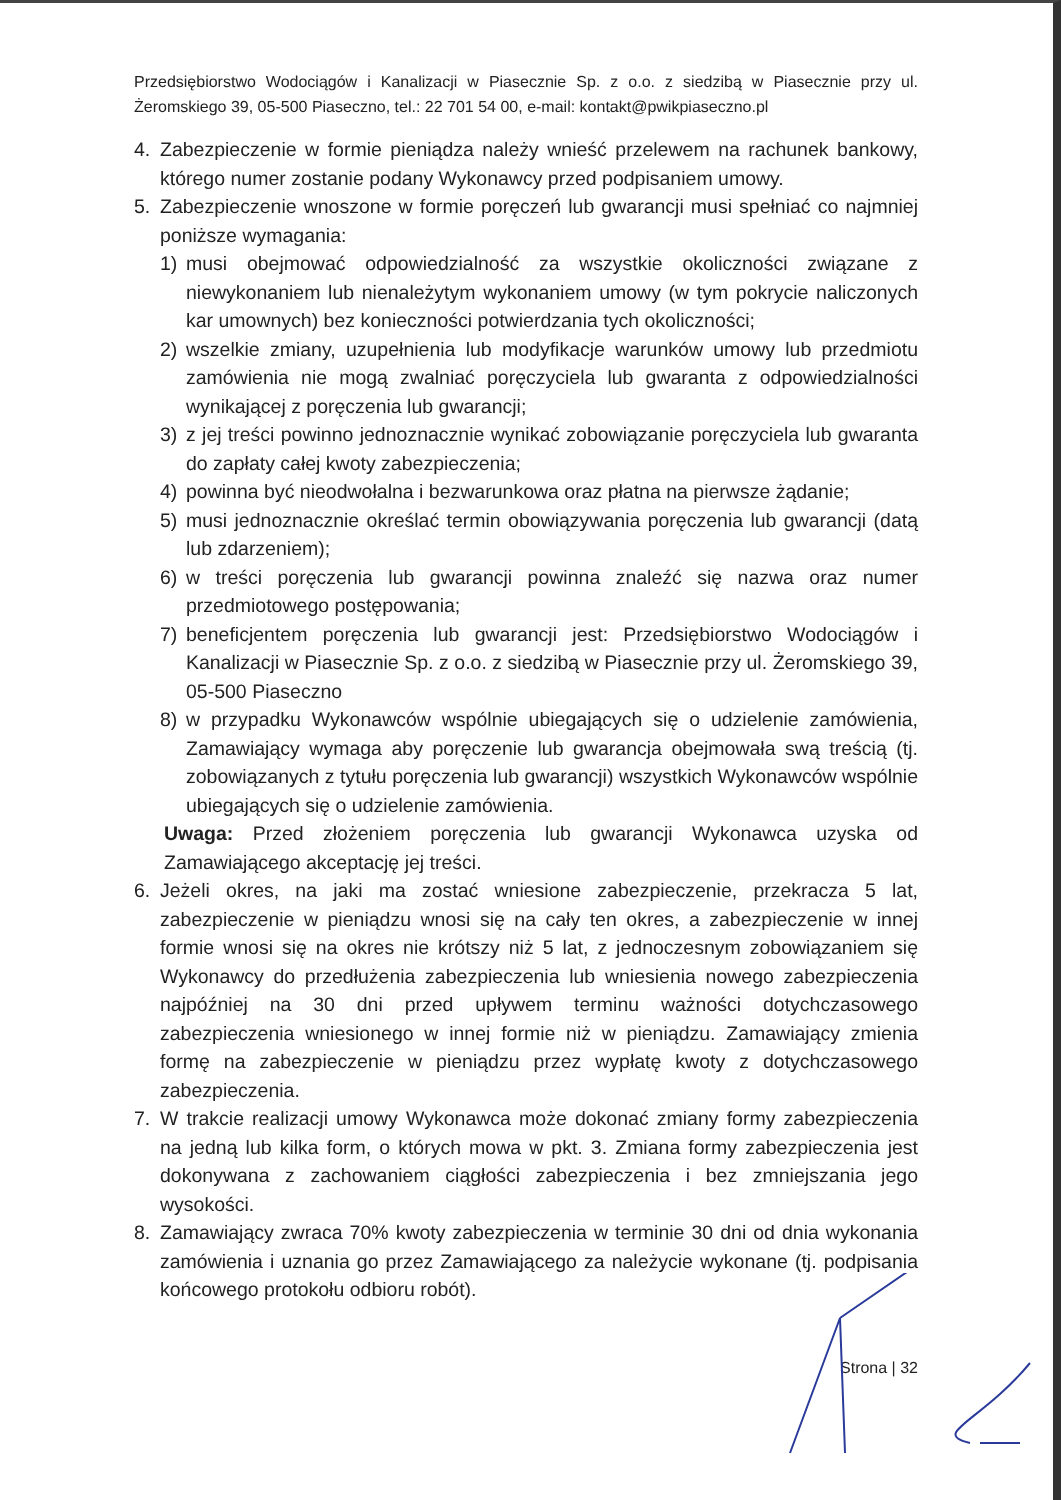Przedsiębiorstwo Wodociągów i Kanalizacji w Piasecznie Sp. z o.o. z siedzibą w Piasecznie przy ul. Żeromskiego 39, 05-500 Piaseczno, tel.: 22 701 54 00, e-mail: kontakt@pwikpiaseczno.pl
4. Zabezpieczenie w formie pieniądza należy wnieść przelewem na rachunek bankowy, którego numer zostanie podany Wykonawcy przed podpisaniem umowy.
5. Zabezpieczenie wnoszone w formie poręczeń lub gwarancji musi spełniać co najmniej poniższe wymagania:
1) musi obejmować odpowiedzialność za wszystkie okoliczności związane z niewykonaniem lub nienależytym wykonaniem umowy (w tym pokrycie naliczonych kar umownych) bez konieczności potwierdzania tych okoliczności;
2) wszelkie zmiany, uzupełnienia lub modyfikacje warunków umowy lub przedmiotu zamówienia nie mogą zwalniać poręczyciela lub gwaranta z odpowiedzialności wynikającej z poręczenia lub gwarancji;
3) z jej treści powinno jednoznacznie wynikać zobowiązanie poręczyciela lub gwaranta do zapłaty całej kwoty zabezpieczenia;
4) powinna być nieodwołalna i bezwarunkowa oraz płatna na pierwsze żądanie;
5) musi jednoznacznie określać termin obowiązywania poręczenia lub gwarancji (datą lub zdarzeniem);
6) w treści poręczenia lub gwarancji powinna znaleźć się nazwa oraz numer przedmiotowego postępowania;
7) beneficjentem poręczenia lub gwarancji jest: Przedsiębiorstwo Wodociągów i Kanalizacji w Piasecznie Sp. z o.o. z siedzibą w Piasecznie przy ul. Żeromskiego 39, 05-500 Piaseczno
8) w przypadku Wykonawców wspólnie ubiegających się o udzielenie zamówienia, Zamawiający wymaga aby poręczenie lub gwarancja obejmowała swą treścią (tj. zobowiązanych z tytułu poręczenia lub gwarancji) wszystkich Wykonawców wspólnie ubiegających się o udzielenie zamówienia.
Uwaga: Przed złożeniem poręczenia lub gwarancji Wykonawca uzyska od Zamawiającego akceptację jej treści.
6. Jeżeli okres, na jaki ma zostać wniesione zabezpieczenie, przekracza 5 lat, zabezpieczenie w pieniądzu wnosi się na cały ten okres, a zabezpieczenie w innej formie wnosi się na okres nie krótszy niż 5 lat, z jednoczesnym zobowiązaniem się Wykonawcy do przedłużenia zabezpieczenia lub wniesienia nowego zabezpieczenia najpóźniej na 30 dni przed upływem terminu ważności dotychczasowego zabezpieczenia wniesionego w innej formie niż w pieniądzu. Zamawiający zmienia formę na zabezpieczenie w pieniądzu przez wypłatę kwoty z dotychczasowego zabezpieczenia.
7. W trakcie realizacji umowy Wykonawca może dokonać zmiany formy zabezpieczenia na jedną lub kilka form, o których mowa w pkt. 3. Zmiana formy zabezpieczenia jest dokonywana z zachowaniem ciągłości zabezpieczenia i bez zmniejszania jego wysokości.
8. Zamawiający zwraca 70% kwoty zabezpieczenia w terminie 30 dni od dnia wykonania zamówienia i uznania go przez Zamawiającego za należycie wykonane (tj. podpisania końcowego protokołu odbioru robót).
Strona | 32